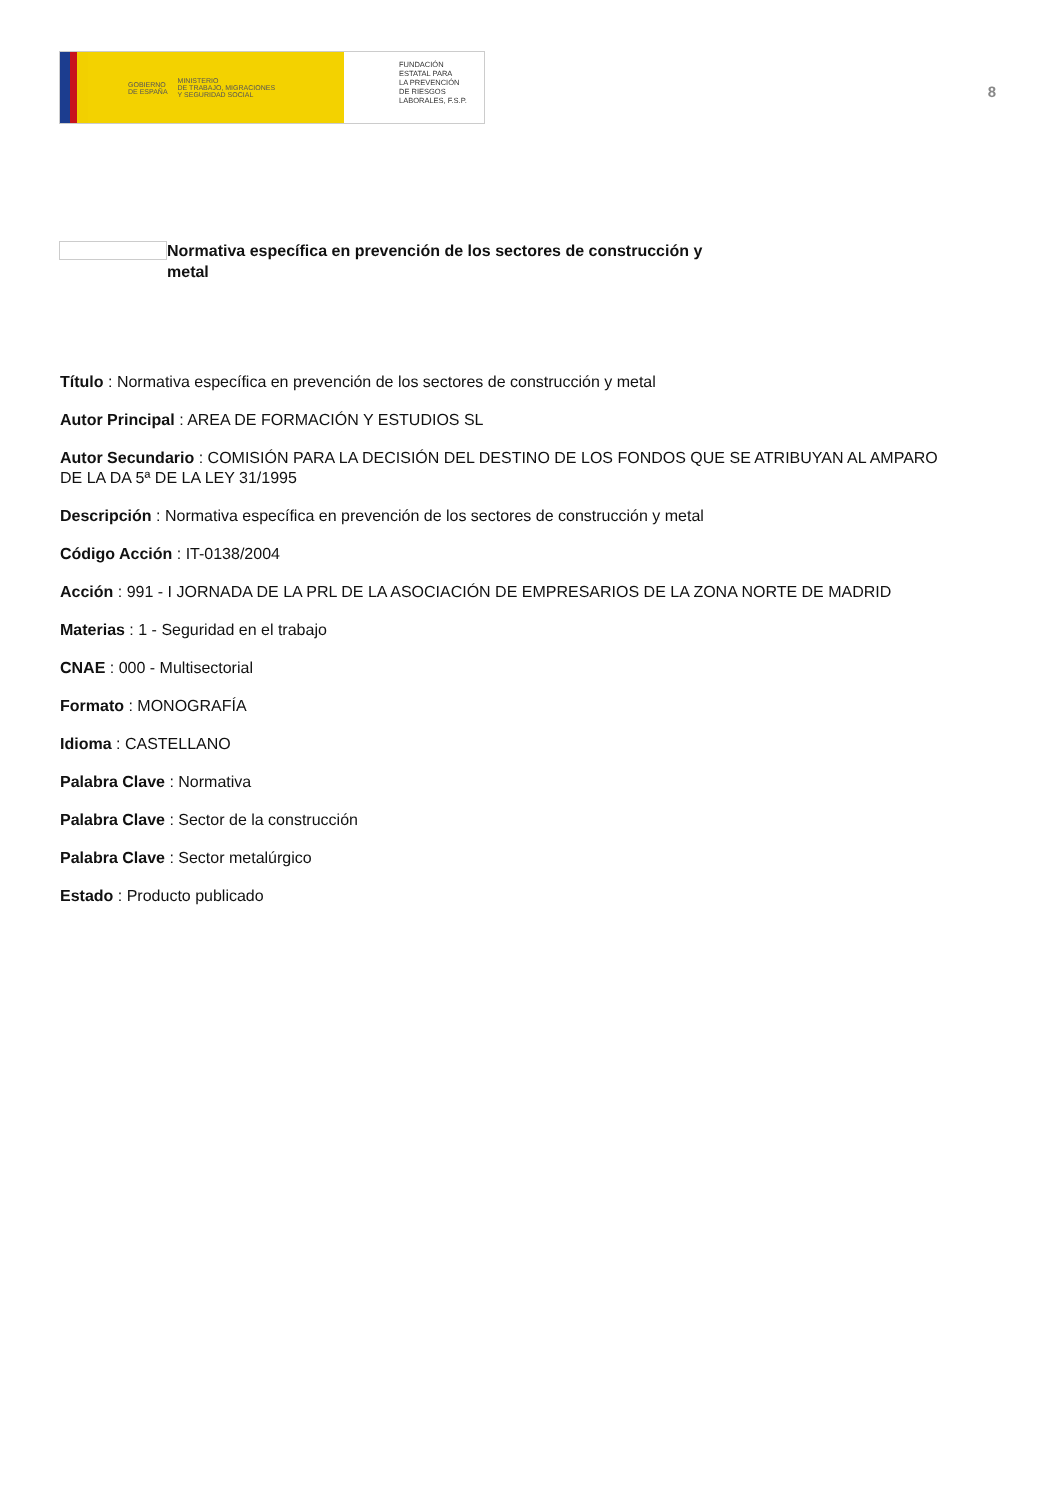GOBIERNO
DE ESPAÑA MINISTERIO
DE TRABAJO, MIGRACIONES
Y SEGURIDAD SOCIAL
FUNDACIÓN
ESTATAL PARA
LA PREVENCIÓN
DE RIESGOS
LABORALES, F.S.P.
8
Normativa específica en prevención de los sectores de construcción y metal
Título : Normativa específica en prevención de los sectores de construcción y metal
Autor Principal : AREA DE FORMACIÓN Y ESTUDIOS SL
Autor Secundario : COMISIÓN PARA LA DECISIÓN DEL DESTINO DE LOS FONDOS QUE SE ATRIBUYAN AL AMPARO DE LA DA 5ª DE LA LEY 31/1995
Descripción : Normativa específica en prevención de los sectores de construcción y metal
Código Acción : IT-0138/2004
Acción : 991 - I JORNADA DE LA PRL DE LA ASOCIACIÓN DE EMPRESARIOS DE LA ZONA NORTE DE MADRID
Materias : 1 - Seguridad en el trabajo
CNAE : 000 - Multisectorial
Formato : MONOGRAFÍA
Idioma : CASTELLANO
Palabra Clave : Normativa
Palabra Clave : Sector de la construcción
Palabra Clave : Sector metalúrgico
Estado : Producto publicado